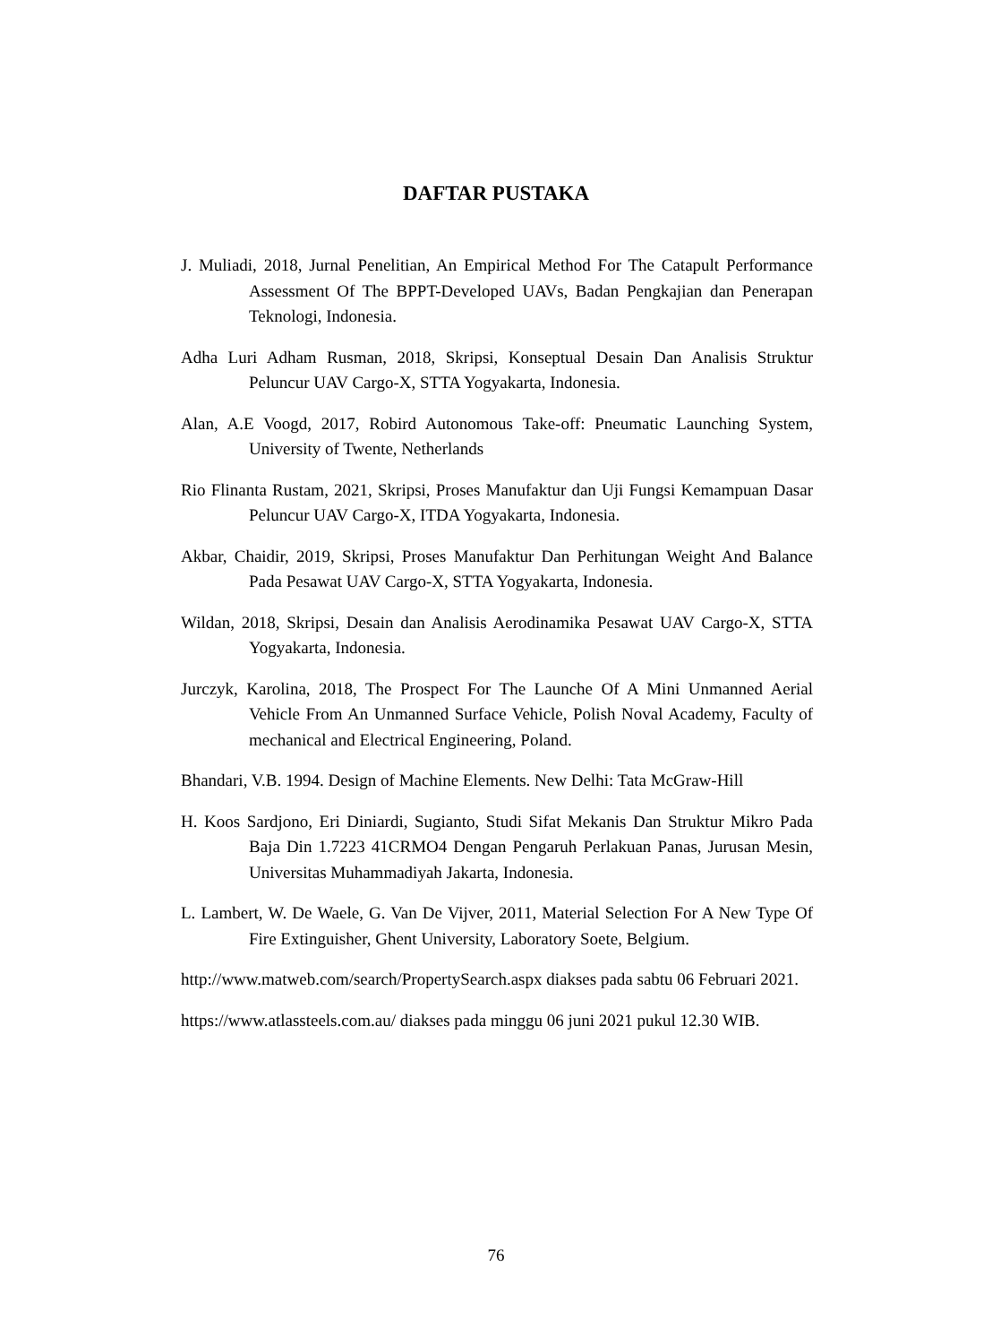DAFTAR PUSTAKA
J. Muliadi, 2018, Jurnal Penelitian, An Empirical Method For The Catapult Performance Assessment Of The BPPT-Developed UAVs, Badan Pengkajian dan Penerapan Teknologi, Indonesia.
Adha Luri Adham Rusman, 2018, Skripsi, Konseptual Desain Dan Analisis Struktur Peluncur UAV Cargo-X, STTA Yogyakarta, Indonesia.
Alan, A.E Voogd, 2017, Robird Autonomous Take-off: Pneumatic Launching System, University of Twente, Netherlands
Rio Flinanta Rustam, 2021, Skripsi, Proses Manufaktur dan Uji Fungsi Kemampuan Dasar Peluncur UAV Cargo-X, ITDA Yogyakarta, Indonesia.
Akbar, Chaidir, 2019, Skripsi, Proses Manufaktur Dan Perhitungan Weight And Balance Pada Pesawat UAV Cargo-X, STTA Yogyakarta, Indonesia.
Wildan, 2018, Skripsi, Desain dan Analisis Aerodinamika Pesawat UAV Cargo-X, STTA Yogyakarta, Indonesia.
Jurczyk, Karolina, 2018, The Prospect For The Launche Of A Mini Unmanned Aerial Vehicle From An Unmanned Surface Vehicle, Polish Noval Academy, Faculty of mechanical and Electrical Engineering, Poland.
Bhandari, V.B. 1994. Design of Machine Elements. New Delhi: Tata McGraw-Hill
H. Koos Sardjono, Eri Diniardi, Sugianto, Studi Sifat Mekanis Dan Struktur Mikro Pada Baja Din 1.7223 41CRMO4 Dengan Pengaruh Perlakuan Panas, Jurusan Mesin, Universitas Muhammadiyah Jakarta, Indonesia.
L. Lambert, W. De Waele, G. Van De Vijver, 2011, Material Selection For A New Type Of Fire Extinguisher, Ghent University, Laboratory Soete, Belgium.
http://www.matweb.com/search/PropertySearch.aspx diakses pada sabtu 06 Februari 2021.
https://www.atlassteels.com.au/ diakses pada minggu 06 juni 2021 pukul 12.30 WIB.
76